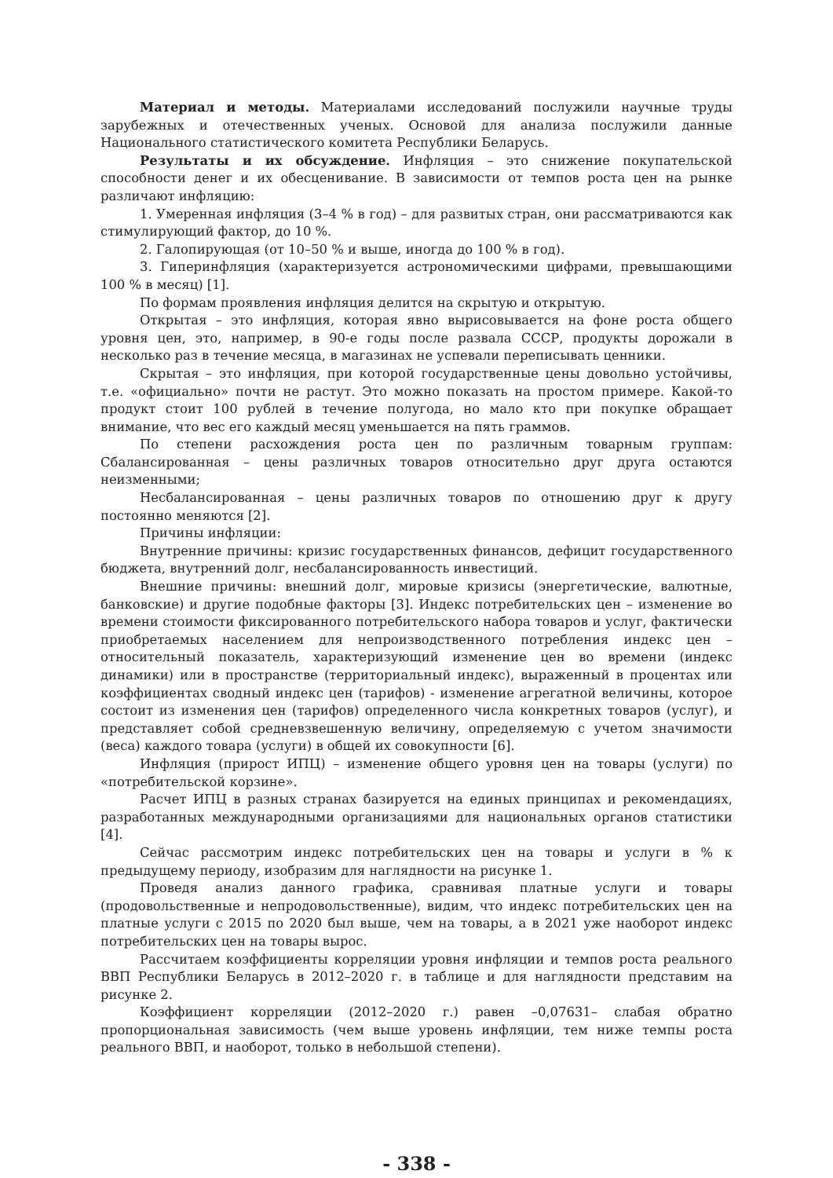Материал и методы. Материалами исследований послужили научные труды зарубежных и отечественных ученых. Основой для анализа послужили данные Национального статистического комитета Республики Беларусь.
Результаты и их обсуждение. Инфляция – это снижение покупательской способности денег и их обесценивание. В зависимости от темпов роста цен на рынке различают инфляцию:
1. Умеренная инфляция (3–4 % в год) – для развитых стран, они рассматриваются как стимулирующий фактор, до 10 %.
2. Галопирующая (от 10–50 % и выше, иногда до 100 % в год).
3. Гиперинфляция (характеризуется астрономическими цифрами, превышающими 100 % в месяц) [1].
По формам проявления инфляция делится на скрытую и открытую.
Открытая – это инфляция, которая явно вырисовывается на фоне роста общего уровня цен, это, например, в 90-е годы после развала СССР, продукты дорожали в несколько раз в течение месяца, в магазинах не успевали переписывать ценники.
Скрытая – это инфляция, при которой государственные цены довольно устойчивы, т.е. «официально» почти не растут. Это можно показать на простом примере. Какой-то продукт стоит 100 рублей в течение полугода, но мало кто при покупке обращает внимание, что вес его каждый месяц уменьшается на пять граммов.
По степени расхождения роста цен по различным товарным группам: Сбалансированная – цены различных товаров относительно друг друга остаются неизменными;
Несбалансированная – цены различных товаров по отношению друг к другу постоянно меняются [2].
Причины инфляции:
Внутренние причины: кризис государственных финансов, дефицит государственного бюджета, внутренний долг, несбалансированность инвестиций.
Внешние причины: внешний долг, мировые кризисы (энергетические, валютные, банковские) и другие подобные факторы [3]. Индекс потребительских цен – изменение во времени стоимости фиксированного потребительского набора товаров и услуг, фактически приобретаемых населением для непроизводственного потребления индекс цен – относительный показатель, характеризующий изменение цен во времени (индекс динамики) или в пространстве (территориальный индекс), выраженный в процентах или коэффициентах сводный индекс цен (тарифов) - изменение агрегатной величины, которое состоит из изменения цен (тарифов) определенного числа конкретных товаров (услуг), и представляет собой средневзвешенную величину, определяемую с учетом значимости (веса) каждого товара (услуги) в общей их совокупности [6].
Инфляция (прирост ИПЦ) – изменение общего уровня цен на товары (услуги) по «потребительской корзине».
Расчет ИПЦ в разных странах базируется на единых принципах и рекомендациях, разработанных международными организациями для национальных органов статистики [4].
Сейчас рассмотрим индекс потребительских цен на товары и услуги в % к предыдущему периоду, изобразим для наглядности на рисунке 1.
Проведя анализ данного графика, сравнивая платные услуги и товары (продовольственные и непродовольственные), видим, что индекс потребительских цен на платные услуги с 2015 по 2020 был выше, чем на товары, а в 2021 уже наоборот индекс потребительских цен на товары вырос.
Рассчитаем коэффициенты корреляции уровня инфляции и темпов роста реального ВВП Республики Беларусь в 2012–2020 г. в таблице и для наглядности представим на рисунке 2.
Коэффициент корреляции (2012–2020 г.) равен –0,07631– слабая обратно пропорциональная зависимость (чем выше уровень инфляции, тем ниже темпы роста реального ВВП, и наоборот, только в небольшой степени).
- 338 -